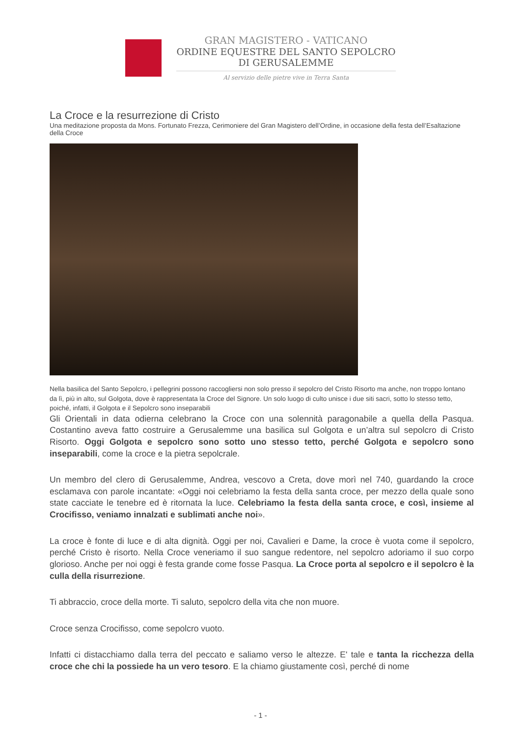GRAN MAGISTERO - VATICANO
ORDINE EQUESTRE DEL SANTO SEPOLCRO
DI GERUSALEMME
Al servizio delle pietre vive in Terra Santa
La Croce e la resurrezione di Cristo
Una meditazione proposta da Mons. Fortunato Frezza, Cerimoniere del Gran Magistero dell’Ordine, in occasione della festa dell’Esaltazione della Croce
Nella basilica del Santo Sepolcro, i pellegrini possono raccogliersi non solo presso il sepolcro del Cristo Risorto ma anche, non troppo lontano da lì, più in alto, sul Golgota, dove è rappresentata la Croce del Signore. Un solo luogo di culto unisce i due siti sacri, sotto lo stesso tetto, poiché, infatti, il Golgota e il Sepolcro sono inseparabili
Gli Orientali in data odierna celebrano la Croce con una solennità paragonabile a quella della Pasqua. Costantino aveva fatto costruire a Gerusalemme una basilica sul Golgota e un’altra sul sepolcro di Cristo Risorto. Oggi Golgota e sepolcro sono sotto uno stesso tetto, perché Golgota e sepolcro sono inseparabili, come la croce e la pietra sepolcrale.
Un membro del clero di Gerusalemme, Andrea, vescovo a Creta, dove morì nel 740, guardando la croce esclamava con parole incantate: «Oggi noi celebriamo la festa della santa croce, per mezzo della quale sono state cacciate le tenebre ed è ritornata la luce. Celebriamo la festa della santa croce, e così, insieme al Crocifisso, veniamo innalzati e sublimati anche noi».
La croce è fonte di luce e di alta dignità. Oggi per noi, Cavalieri e Dame, la croce è vuota come il sepolcro, perché Cristo è risorto. Nella Croce veneriamo il suo sangue redentore, nel sepolcro adoriamo il suo corpo glorioso. Anche per noi oggi è festa grande come fosse Pasqua. La Croce porta al sepolcro e il sepolcro è la culla della risurrezione.
Ti abbraccio, croce della morte. Ti saluto, sepolcro della vita che non muore.
Croce senza Crocifisso, come sepolcro vuoto.
Infatti ci distacchiamo dalla terra del peccato e saliamo verso le altezze. E' tale e tanta la ricchezza della croce che chi la possiede ha un vero tesoro. E la chiamo giustamente così, perché di nome
- 1 -